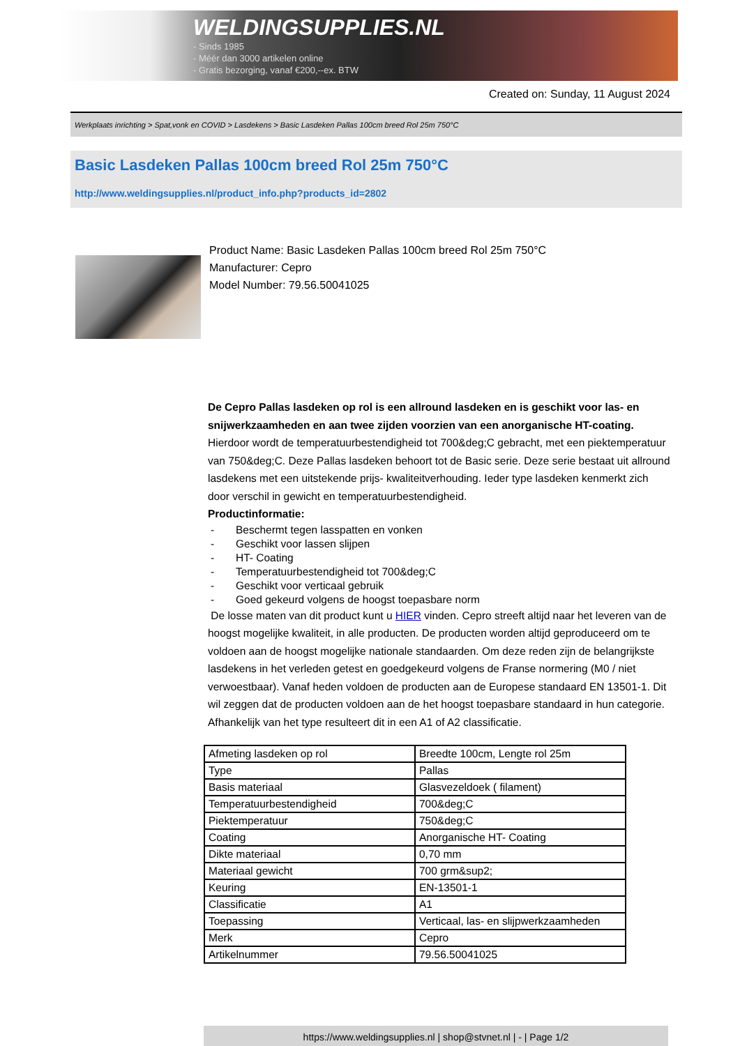WELDINGSUPPLIES.NL
- Sinds 1985
- Méér dan 3000 artikelen online
- Gratis bezorging, vanaf €200,--ex. BTW
Created on: Sunday, 11 August 2024
Werkplaats inrichting > Spat,vonk en COVID > Lasdekens > Basic Lasdeken Pallas 100cm breed Rol 25m 750°C
Basic Lasdeken Pallas 100cm breed Rol 25m 750°C
http://www.weldingsupplies.nl/product_info.php?products_id=2802
Product Name: Basic Lasdeken Pallas 100cm breed Rol 25m 750°C
Manufacturer: Cepro
Model Number: 79.56.50041025
De Cepro Pallas lasdeken op rol is een allround lasdeken en is geschikt voor las- en snijwerkzaamheden en aan twee zijden voorzien van een anorganische HT-coating. Hierdoor wordt de temperatuurbestendigheid tot 700&deg;C gebracht, met een piektemperatuur van 750&deg;C. Deze Pallas lasdeken behoort tot de Basic serie. Deze serie bestaat uit allround lasdekens met een uitstekende prijs- kwaliteitverhouding. Ieder type lasdeken kenmerkt zich door verschil in gewicht en temperatuurbestendigheid.
Productinformatie:
- Beschermt tegen lasspatten en vonken
- Geschikt voor lassen slijpen
- HT- Coating
- Temperatuurbestendigheid tot 700&deg;C
- Geschikt voor verticaal gebruik
- Goed gekeurd volgens de hoogst toepasbare norm
De losse maten van dit product kunt u HIER vinden. Cepro streeft altijd naar het leveren van de hoogst mogelijke kwaliteit, in alle producten. De producten worden altijd geproduceerd om te voldoen aan de hoogst mogelijke nationale standaarden. Om deze reden zijn de belangrijkste lasdekens in het verleden getest en goedgekeurd volgens de Franse normering (M0 / niet verwoestbaar). Vanaf heden voldoen de producten aan de Europese standaard EN 13501-1. Dit wil zeggen dat de producten voldoen aan de het hoogst toepasbare standaard in hun categorie. Afhankelijk van het type resulteert dit in een A1 of A2 classificatie.
| Afmeting lasdeken op rol | Breedte 100cm, Lengte rol 25m |
| Type | Pallas |
| Basis materiaal | Glasvezeldoek ( filament) |
| Temperatuurbestendigheid | 700&deg;C |
| Piektemperatuur | 750&deg;C |
| Coating | Anorganische HT- Coating |
| Dikte materiaal | 0,70 mm |
| Materiaal gewicht | 700 grm&sup2; |
| Keuring | EN-13501-1 |
| Classificatie | A1 |
| Toepassing | Verticaal, las- en slijpwerkzaamheden |
| Merk | Cepro |
| Artikelnummer | 79.56.50041025 |
https://www.weldingsupplies.nl | shop@stvnet.nl | - | Page 1/2